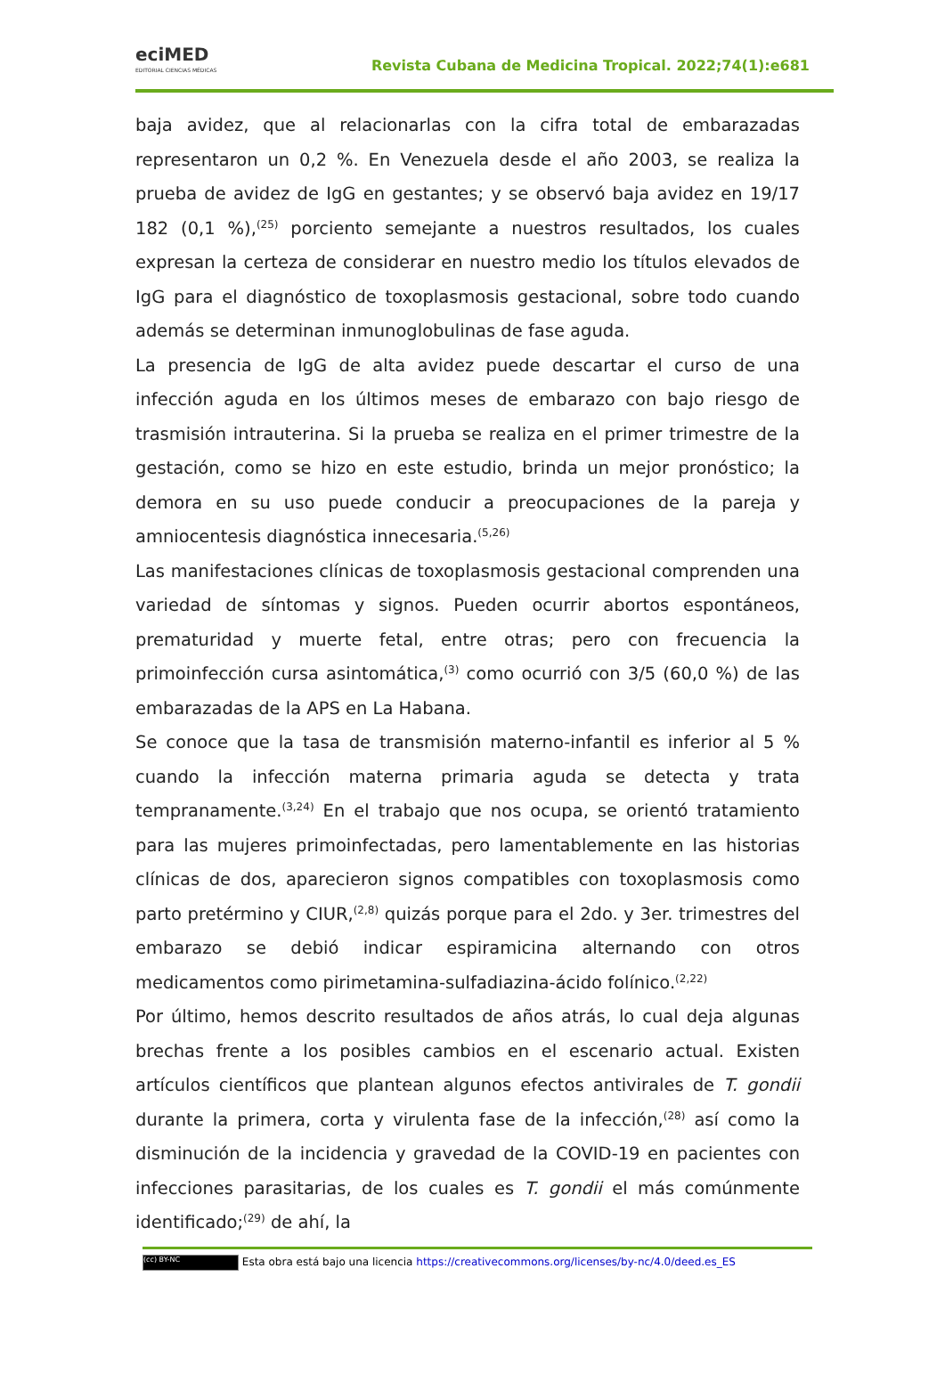eciMED
EDITORIAL CIENCIAS MÉDICAS
Revista Cubana de Medicina Tropical. 2022;74(1):e681
baja avidez, que al relacionarlas con la cifra total de embarazadas representaron un 0,2 %. En Venezuela desde el año 2003, se realiza la prueba de avidez de IgG en gestantes; y se observó baja avidez en 19/17 182 (0,1 %),<sup>(25)</sup> porciento semejante a nuestros resultados, los cuales expresan la certeza de considerar en nuestro medio los títulos elevados de IgG para el diagnóstico de toxoplasmosis gestacional, sobre todo cuando además se determinan inmunoglobulinas de fase aguda.
La presencia de IgG de alta avidez puede descartar el curso de una infección aguda en los últimos meses de embarazo con bajo riesgo de trasmisión intrauterina. Si la prueba se realiza en el primer trimestre de la gestación, como se hizo en este estudio, brinda un mejor pronóstico; la demora en su uso puede conducir a preocupaciones de la pareja y amniocentesis diagnóstica innecesaria.<sup>(5,26)</sup>
Las manifestaciones clínicas de toxoplasmosis gestacional comprenden una variedad de síntomas y signos. Pueden ocurrir abortos espontáneos, prematuridad y muerte fetal, entre otras; pero con frecuencia la primoinfección cursa asintomática,<sup>(3)</sup> como ocurrió con 3/5 (60,0 %) de las embarazadas de la APS en La Habana.
Se conoce que la tasa de transmisión materno-infantil es inferior al 5 % cuando la infección materna primaria aguda se detecta y trata tempranamente.<sup>(3,24)</sup> En el trabajo que nos ocupa, se orientó tratamiento para las mujeres primoinfectadas, pero lamentablemente en las historias clínicas de dos, aparecieron signos compatibles con toxoplasmosis como parto pretérmino y CIUR,<sup>(2,8)</sup> quizás porque para el 2do. y 3er. trimestres del embarazo se debió indicar espiramicina alternando con otros medicamentos como pirimetamina-sulfadiazina-ácido folínico.<sup>(2,22)</sup>
Por último, hemos descrito resultados de años atrás, lo cual deja algunas brechas frente a los posibles cambios en el escenario actual. Existen artículos científicos que plantean algunos efectos antivirales de T. gondii durante la primera, corta y virulenta fase de la infección,<sup>(28)</sup> así como la disminución de la incidencia y gravedad de la COVID-19 en pacientes con infecciones parasitarias, de los cuales es T. gondii el más comúnmente identificado;<sup>(29)</sup> de ahí, la
(cc) BY-NC Esta obra está bajo una licencia https://creativecommons.org/licenses/by-nc/4.0/deed.es_ES